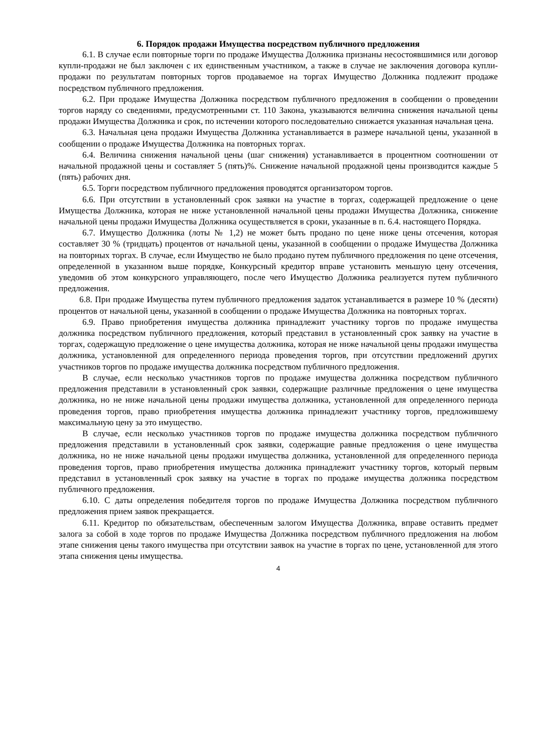6. Порядок продажи Имущества посредством публичного предложения
6.1. В случае если повторные торги по продаже Имущества Должника признаны несостоявшимися или договор купли-продажи не был заключен с их единственным участником, а также в случае не заключения договора купли-продажи по результатам повторных торгов продаваемое на торгах Имущество Должника подлежит продаже посредством публичного предложения.
6.2. При продаже Имущества Должника посредством публичного предложения в сообщении о проведении торгов наряду со сведениями, предусмотренными ст. 110 Закона, указываются величина снижения начальной цены продажи Имущества Должника и срок, по истечении которого последовательно снижается указанная начальная цена.
6.3. Начальная цена продажи Имущества Должника устанавливается в размере начальной цены, указанной в сообщении о продаже Имущества Должника на повторных торгах.
6.4. Величина снижения начальной цены (шаг снижения) устанавливается в процентном соотношении от начальной продажной цены и составляет 5 (пять)%. Снижение начальной продажной цены производится каждые 5 (пять) рабочих дня.
6.5. Торги посредством публичного предложения проводятся организатором торгов.
6.6. При отсутствии в установленный срок заявки на участие в торгах, содержащей предложение о цене Имущества Должника, которая не ниже установленной начальной цены продажи Имущества Должника, снижение начальной цены продажи Имущества Должника осуществляется в сроки, указанные в п. 6.4. настоящего Порядка.
6.7. Имущество Должника (лоты № 1,2) не может быть продано по цене ниже цены отсечения, которая составляет 30 % (тридцать) процентов от начальной цены, указанной в сообщении о продаже Имущества Должника на повторных торгах. В случае, если Имущество не было продано путем публичного предложения по цене отсечения, определенной в указанном выше порядке, Конкурсный кредитор вправе установить меньшую цену отсечения, уведомив об этом конкурсного управляющего, после чего Имущество Должника реализуется путем публичного предложения.
6.8. При продаже Имущества путем публичного предложения задаток устанавливается в размере 10 % (десяти) процентов от начальной цены, указанной в сообщении о продаже Имущества Должника на повторных торгах.
6.9. Право приобретения имущества должника принадлежит участнику торгов по продаже имущества должника посредством публичного предложения, который представил в установленный срок заявку на участие в торгах, содержащую предложение о цене имущества должника, которая не ниже начальной цены продажи имущества должника, установленной для определенного периода проведения торгов, при отсутствии предложений других участников торгов по продаже имущества должника посредством публичного предложения.
В случае, если несколько участников торгов по продаже имущества должника посредством публичного предложения представили в установленный срок заявки, содержащие различные предложения о цене имущества должника, но не ниже начальной цены продажи имущества должника, установленной для определенного периода проведения торгов, право приобретения имущества должника принадлежит участнику торгов, предложившему максимальную цену за это имущество.
В случае, если несколько участников торгов по продаже имущества должника посредством публичного предложения представили в установленный срок заявки, содержащие равные предложения о цене имущества должника, но не ниже начальной цены продажи имущества должника, установленной для определенного периода проведения торгов, право приобретения имущества должника принадлежит участнику торгов, который первым представил в установленный срок заявку на участие в торгах по продаже имущества должника посредством публичного предложения.
6.10. С даты определения победителя торгов по продаже Имущества Должника посредством публичного предложения прием заявок прекращается.
6.11. Кредитор по обязательствам, обеспеченным залогом Имущества Должника, вправе оставить предмет залога за собой в ходе торгов по продаже Имущества Должника посредством публичного предложения на любом этапе снижения цены такого имущества при отсутствии заявок на участие в торгах по цене, установленной для этого этапа снижения цены имущества.
4